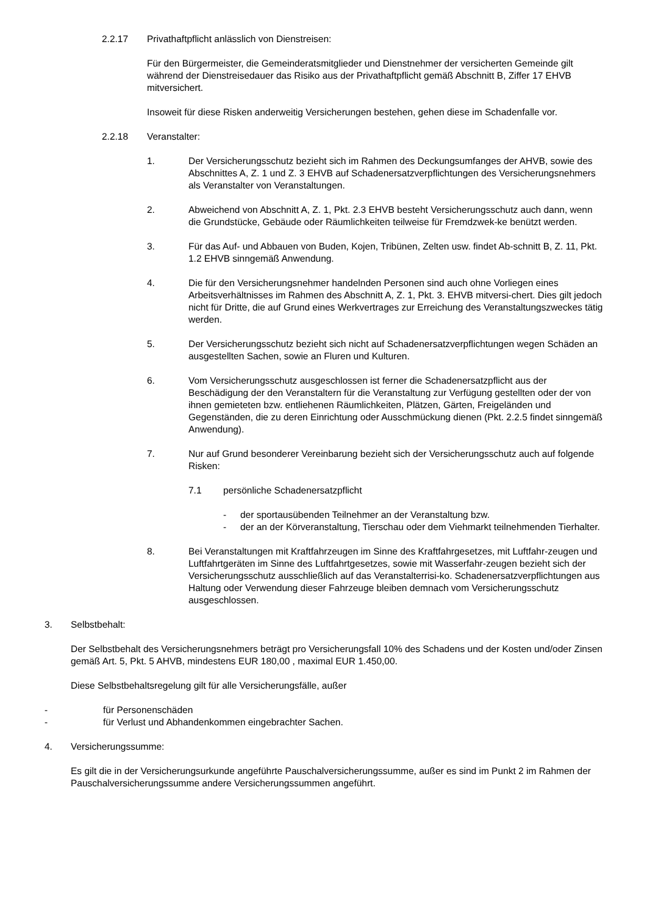2.2.17 Privathaftpflicht anlässlich von Dienstreisen:
Für den Bürgermeister, die Gemeinderatsmitglieder und Dienstnehmer der versicherten Gemeinde gilt während der Dienstreisedauer das Risiko aus der Privathaftpflicht gemäß Abschnitt B, Ziffer 17 EHVB mitversichert.
Insoweit für diese Risken anderweitig Versicherungen bestehen, gehen diese im Schadenfalle vor.
2.2.18 Veranstalter:
1. Der Versicherungsschutz bezieht sich im Rahmen des Deckungsumfanges der AHVB, sowie des Abschnittes A, Z. 1 und Z. 3 EHVB auf Schadenersatzverpflichtungen des Versicherungsnehmers als Veranstalter von Veranstaltungen.
2. Abweichend von Abschnitt A, Z. 1, Pkt. 2.3 EHVB besteht Versicherungsschutz auch dann, wenn die Grundstücke, Gebäude oder Räumlichkeiten teilweise für Fremdzwek-ke benützt werden.
3. Für das Auf- und Abbauen von Buden, Kojen, Tribünen, Zelten usw. findet Ab-schnitt B, Z. 11, Pkt. 1.2 EHVB sinngemäß Anwendung.
4. Die für den Versicherungsnehmer handelnden Personen sind auch ohne Vorliegen eines Arbeitsverhältnisses im Rahmen des Abschnitt A, Z. 1, Pkt. 3. EHVB mitversi-chert. Dies gilt jedoch nicht für Dritte, die auf Grund eines Werkvertrages zur Erreichung des Veranstaltungszweckes tätig werden.
5. Der Versicherungsschutz bezieht sich nicht auf Schadenersatzverpflichtungen wegen Schäden an ausgestellten Sachen, sowie an Fluren und Kulturen.
6. Vom Versicherungsschutz ausgeschlossen ist ferner die Schadenersatzpflicht aus der Beschädigung der den Veranstaltern für die Veranstaltung zur Verfügung gestellten oder der von ihnen gemieteten bzw. entliehenen Räumlichkeiten, Plätzen, Gärten, Freigeländen und Gegenständen, die zu deren Einrichtung oder Ausschmückung dienen (Pkt. 2.2.5 findet sinngemäß Anwendung).
7. Nur auf Grund besonderer Vereinbarung bezieht sich der Versicherungsschutz auch auf folgende Risken:
7.1 persönliche Schadenersatzpflicht
- der sportausübenden Teilnehmer an der Veranstaltung bzw.
- der an der Körveranstaltung, Tierschau oder dem Viehmarkt teilnehmenden Tierhalter.
8. Bei Veranstaltungen mit Kraftfahrzeugen im Sinne des Kraftfahrgesetzes, mit Luftfahr-zeugen und Luftfahrtgeräten im Sinne des Luftfahrtgesetzes, sowie mit Wasserfahr-zeugen bezieht sich der Versicherungsschutz ausschließlich auf das Veranstalterrisi-ko. Schadenersatzverpflichtungen aus Haltung oder Verwendung dieser Fahrzeuge bleiben demnach vom Versicherungsschutz ausgeschlossen.
3. Selbstbehalt:
Der Selbstbehalt des Versicherungsnehmers beträgt pro Versicherungsfall 10% des Schadens und der Kosten und/oder Zinsen gemäß Art. 5, Pkt. 5 AHVB, mindestens EUR 180,00 , maximal EUR 1.450,00.
Diese Selbstbehaltsregelung gilt für alle Versicherungsfälle, außer
- für Personenschäden
- für Verlust und Abhandenkommen eingebrachter Sachen.
4. Versicherungssumme:
Es gilt die in der Versicherungsurkunde angeführte Pauschalversicherungssumme, außer es sind im Punkt 2 im Rahmen der Pauschalversicherungssumme andere Versicherungssummen angeführt.